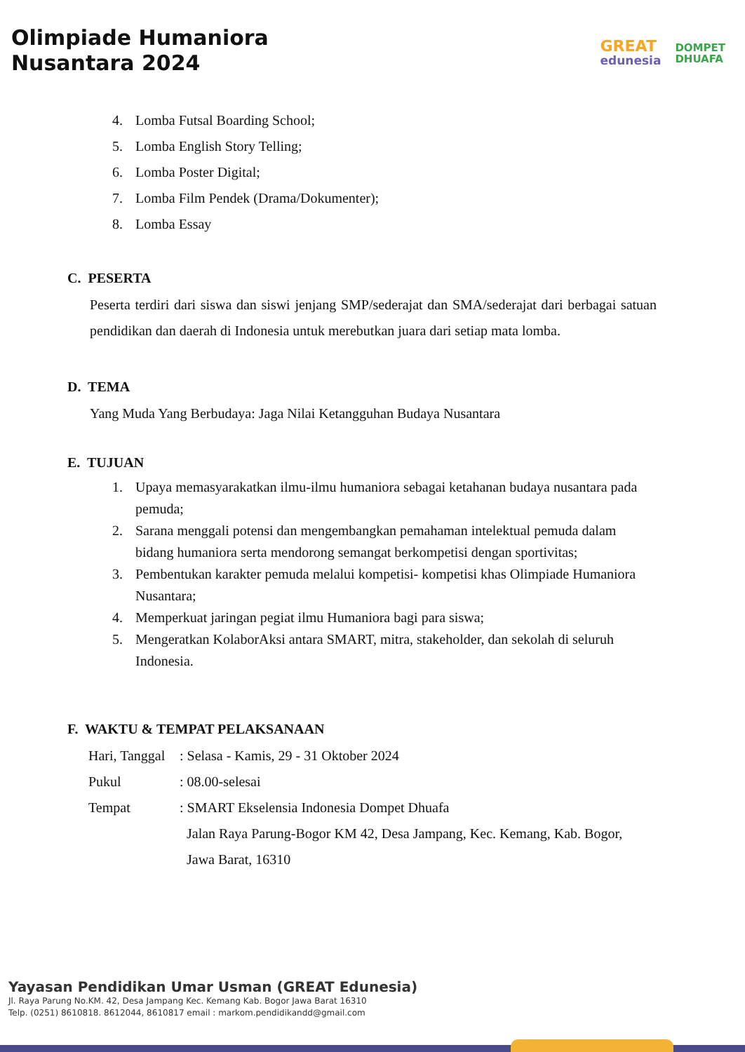Olimpiade Humaniora
Nusantara 2024
GREAT
edunesia
DOMPET
DHUAFA
4. Lomba Futsal Boarding School;
5. Lomba English Story Telling;
6. Lomba Poster Digital;
7. Lomba Film Pendek (Drama/Dokumenter);
8. Lomba Essay
C. PESERTA
Peserta terdiri dari siswa dan siswi jenjang SMP/sederajat dan SMA/sederajat dari berbagai satuan pendidikan dan daerah di Indonesia untuk merebutkan juara dari setiap mata lomba.
D. TEMA
Yang Muda Yang Berbudaya: Jaga Nilai Ketangguhan Budaya Nusantara
E. TUJUAN
1. Upaya memasyarakatkan ilmu-ilmu humaniora sebagai ketahanan budaya nusantara pada pemuda;
2. Sarana menggali potensi dan mengembangkan pemahaman intelektual pemuda dalam bidang humaniora serta mendorong semangat berkompetisi dengan sportivitas;
3. Pembentukan karakter pemuda melalui kompetisi- kompetisi khas Olimpiade Humaniora Nusantara;
4. Memperkuat jaringan pegiat ilmu Humaniora bagi para siswa;
5. Mengeratkan KolaborAksi antara SMART, mitra, stakeholder, dan sekolah di seluruh Indonesia.
F. WAKTU & TEMPAT PELAKSANAAN
| Hari, Tanggal | : Selasa - Kamis, 29 - 31 Oktober 2024 |
| Pukul | : 08.00-selesai |
| Tempat | : SMART Ekselensia Indonesia Dompet Dhuafa Jalan Raya Parung-Bogor KM 42, Desa Jampang, Kec. Kemang, Kab. Bogor, Jawa Barat, 16310 |
Yayasan Pendidikan Umar Usman (GREAT Edunesia)
Jl. Raya Parung No.KM. 42, Desa Jampang Kec. Kemang Kab. Bogor Jawa Barat 16310
Telp. (0251) 8610818. 8612044, 8610817 email : markom.pendidikandd@gmail.com